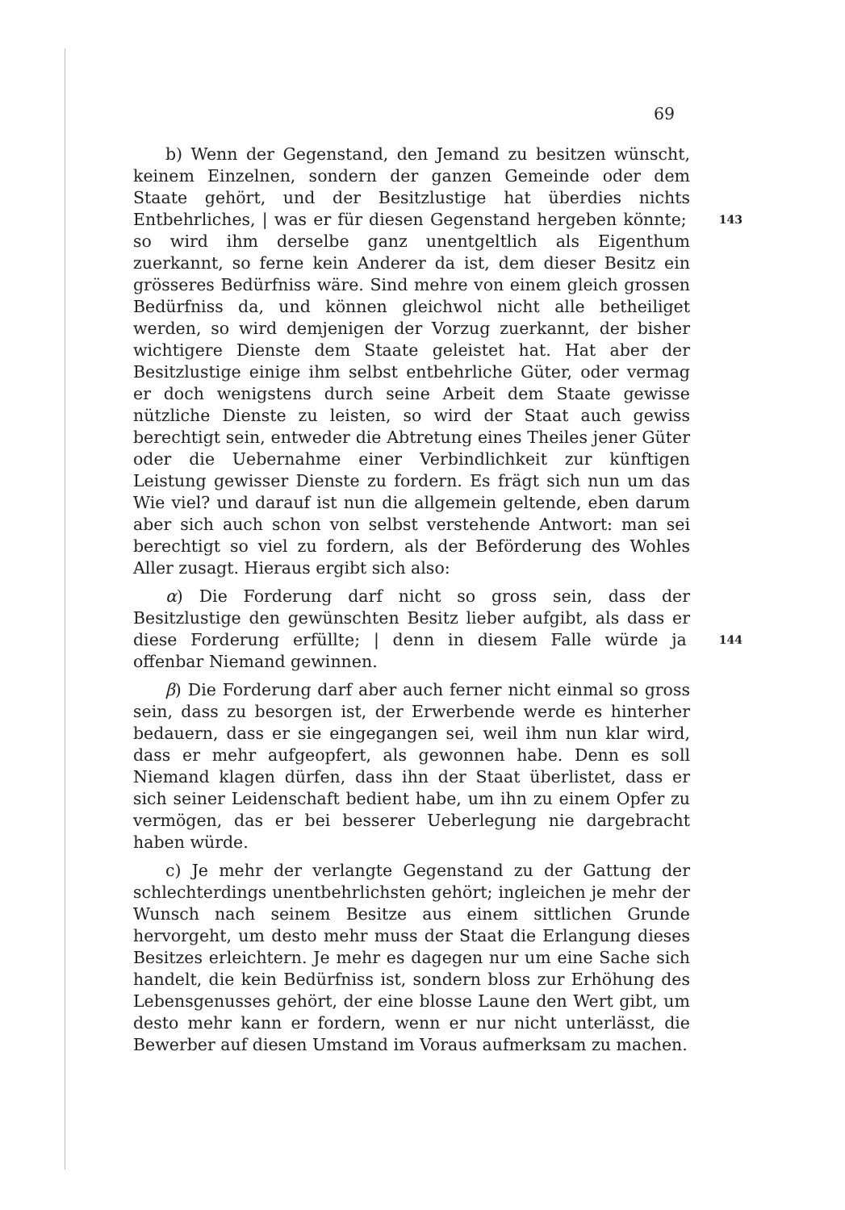69
b) Wenn der Gegenstand, den Jemand zu besitzen wünscht, keinem Einzelnen, sondern der ganzen Gemeinde oder dem Staate gehört, und der Besitzlustige hat überdies nichts Entbehrliches, 143 | was er für diesen Gegenstand hergeben könnte; so wird ihm derselbe ganz unentgeltlich als Eigenthum zuerkannt, so ferne kein Anderer da ist, dem dieser Besitz ein grösseres Bedürfniss wäre. Sind mehre von einem gleich grossen Bedürfniss da, und können gleichwol nicht alle betheiliget werden, so wird demjenigen der Vorzug zuerkannt, der bisher wichtigere Dienste dem Staate geleistet hat. Hat aber der Besitzlustige einige ihm selbst entbehrliche Güter, oder vermag er doch wenigstens durch seine Arbeit dem Staate gewisse nützliche Dienste zu leisten, so wird der Staat auch gewiss berechtigt sein, entweder die Abtretung eines Theiles jener Güter oder die Uebernahme einer Verbindlichkeit zur künftigen Leistung gewisser Dienste zu fordern. Es frägt sich nun um das Wie viel? und darauf ist nun die allgemein geltende, eben darum aber sich auch schon von selbst verstehende Antwort: man sei berechtigt so viel zu fordern, als der Beförderung des Wohles Aller zusagt. Hieraus ergibt sich also:
α) Die Forderung darf nicht so gross sein, dass der Besitzlustige den gewünschten Besitz lieber aufgibt, als dass er diese Forderung erfüllte; 144 | denn in diesem Falle würde ja offenbar Niemand gewinnen.
β) Die Forderung darf aber auch ferner nicht einmal so gross sein, dass zu besorgen ist, der Erwerbende werde es hinterher bedauern, dass er sie eingegangen sei, weil ihm nun klar wird, dass er mehr aufgeopfert, als gewonnen habe. Denn es soll Niemand klagen dürfen, dass ihn der Staat überlistet, dass er sich seiner Leidenschaft bedient habe, um ihn zu einem Opfer zu vermögen, das er bei besserer Ueberlegung nie dargebracht haben würde.
c) Je mehr der verlangte Gegenstand zu der Gattung der schlechterdings unentbehrlichsten gehört; ingleichen je mehr der Wunsch nach seinem Besitze aus einem sittlichen Grunde hervorgeht, um desto mehr muss der Staat die Erlangung dieses Besitzes erleichtern. Je mehr es dagegen nur um eine Sache sich handelt, die kein Bedürfniss ist, sondern bloss zur Erhöhung des Lebensgenusses gehört, der eine blosse Laune den Wert gibt, um desto mehr kann er fordern, wenn er nur nicht unterlässt, die Bewerber auf diesen Umstand im Voraus aufmerksam zu machen.